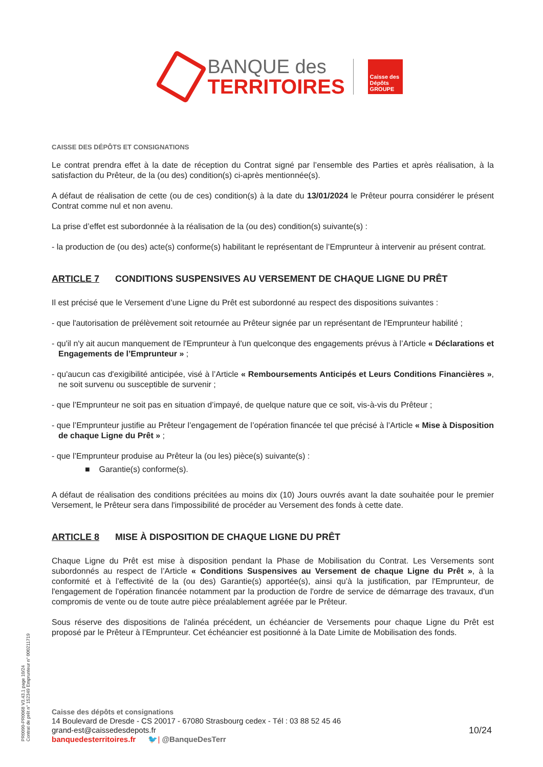BANQUE des
TERRITOIRES
Caisse des Dépôts GROUPE
CAISSE DES DÉPÔTS ET CONSIGNATIONS
Le contrat prendra effet à la date de réception du Contrat signé par l’ensemble des Parties et après réalisation, à la satisfaction du Prêteur, de la (ou des) condition(s) ci-après mentionnée(s).
A défaut de réalisation de cette (ou de ces) condition(s) à la date du 13/01/2024 le Prêteur pourra considérer le présent Contrat comme nul et non avenu.
La prise d’effet est subordonnée à la réalisation de la (ou des) condition(s) suivante(s) :
- la production de (ou des) acte(s) conforme(s) habilitant le représentant de l’Emprunteur à intervenir au présent contrat.
ARTICLE 7 CONDITIONS SUSPENSIVES AU VERSEMENT DE CHAQUE LIGNE DU PRÊT
Il est précisé que le Versement d’une Ligne du Prêt est subordonné au respect des dispositions suivantes :
- que l'autorisation de prélèvement soit retournée au Prêteur signée par un représentant de l'Emprunteur habilité ;
- qu'il n'y ait aucun manquement de l'Emprunteur à l'un quelconque des engagements prévus à l’Article « Déclarations et Engagements de l’Emprunteur » ;
- qu'aucun cas d'exigibilité anticipée, visé à l’Article « Remboursements Anticipés et Leurs Conditions Financières », ne soit survenu ou susceptible de survenir ;
- que l’Emprunteur ne soit pas en situation d’impayé, de quelque nature que ce soit, vis-à-vis du Prêteur ;
- que l’Emprunteur justifie au Prêteur l’engagement de l’opération financée tel que précisé à l’Article « Mise à Disposition de chaque Ligne du Prêt » ;
- que l’Emprunteur produise au Prêteur la (ou les) pièce(s) suivante(s) :
■ Garantie(s) conforme(s).
A défaut de réalisation des conditions précitées au moins dix (10) Jours ouvrés avant la date souhaitée pour le premier Versement, le Prêteur sera dans l'impossibilité de procéder au Versement des fonds à cette date.
ARTICLE 8 MISE À DISPOSITION DE CHAQUE LIGNE DU PRÊT
Chaque Ligne du Prêt est mise à disposition pendant la Phase de Mobilisation du Contrat. Les Versements sont subordonnés au respect de l’Article « Conditions Suspensives au Versement de chaque Ligne du Prêt », à la conformité et à l’effectivité de la (ou des) Garantie(s) apportée(s), ainsi qu’à la justification, par l'Emprunteur, de l'engagement de l'opération financée notamment par la production de l'ordre de service de démarrage des travaux, d'un compromis de vente ou de toute autre pièce préalablement agréée par le Prêteur.
Sous réserve des dispositions de l'alinéa précédent, un échéancier de Versements pour chaque Ligne du Prêt est proposé par le Prêteur à l’Emprunteur. Cet échéancier est positionné à la Date Limite de Mobilisation des fonds.
PR0090-PR0068 V3.43.1 page 10/24
Contrat de prêt n° 152349 Emprunteur n° 000211719
Caisse des dépôts et consignations
14 Boulevard de Dresde - CS 20017 - 67080 Strasbourg cedex - Tél : 03 88 52 45 46
grand-est@caissedesdepots.fr 10/24
banquedesterritoires.fr 🐦| @BanqueDesTerr